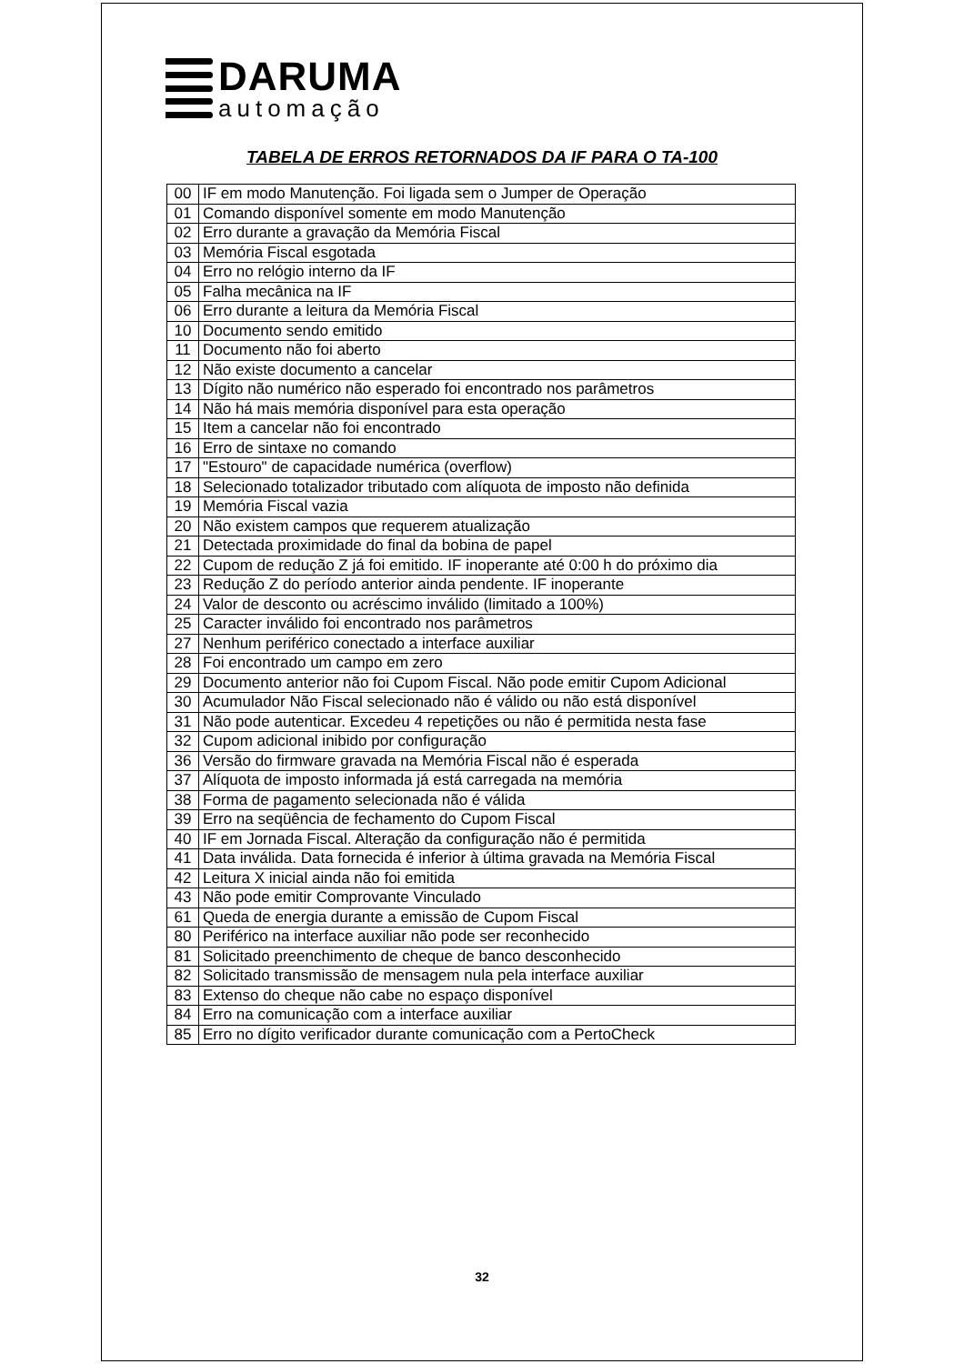DARUMA
automação
TABELA DE ERROS RETORNADOS DA IF PARA O TA-100
| 00 | IF em modo Manutenção. Foi ligada sem o Jumper de Operação |
| 01 | Comando disponível somente em modo Manutenção |
| 02 | Erro durante a gravação da Memória Fiscal |
| 03 | Memória Fiscal esgotada |
| 04 | Erro no relógio interno da IF |
| 05 | Falha mecânica na IF |
| 06 | Erro durante a leitura da Memória Fiscal |
| 10 | Documento sendo emitido |
| 11 | Documento não foi aberto |
| 12 | Não existe documento a cancelar |
| 13 | Dígito não numérico não esperado foi encontrado nos parâmetros |
| 14 | Não há mais memória disponível para esta operação |
| 15 | Item a cancelar não foi encontrado |
| 16 | Erro de sintaxe no comando |
| 17 | "Estouro" de capacidade numérica (overflow) |
| 18 | Selecionado totalizador tributado com alíquota de imposto não definida |
| 19 | Memória Fiscal vazia |
| 20 | Não existem campos que requerem atualização |
| 21 | Detectada proximidade do final da bobina de papel |
| 22 | Cupom de redução Z já foi emitido. IF inoperante até 0:00 h do próximo dia |
| 23 | Redução Z do período anterior ainda pendente. IF inoperante |
| 24 | Valor de desconto ou acréscimo inválido (limitado a 100%) |
| 25 | Caracter inválido foi encontrado nos parâmetros |
| 27 | Nenhum periférico conectado a interface auxiliar |
| 28 | Foi encontrado um campo em zero |
| 29 | Documento anterior não foi Cupom Fiscal. Não pode emitir Cupom Adicional |
| 30 | Acumulador Não Fiscal selecionado não é válido ou não está disponível |
| 31 | Não pode autenticar. Excedeu 4 repetições ou não é permitida nesta fase |
| 32 | Cupom adicional inibido por configuração |
| 36 | Versão do firmware gravada na Memória Fiscal não é esperada |
| 37 | Alíquota de imposto informada já está carregada na memória |
| 38 | Forma de pagamento selecionada não é válida |
| 39 | Erro na seqüência de fechamento do Cupom Fiscal |
| 40 | IF em Jornada Fiscal. Alteração da configuração não é permitida |
| 41 | Data inválida. Data fornecida é inferior à última gravada na Memória Fiscal |
| 42 | Leitura X inicial ainda não foi emitida |
| 43 | Não pode emitir Comprovante Vinculado |
| 61 | Queda de energia durante a emissão de Cupom Fiscal |
| 80 | Periférico na interface auxiliar não pode ser reconhecido |
| 81 | Solicitado preenchimento de cheque de banco desconhecido |
| 82 | Solicitado transmissão de mensagem nula pela interface auxiliar |
| 83 | Extenso do cheque não cabe no espaço disponível |
| 84 | Erro na comunicação com a interface auxiliar |
| 85 | Erro no dígito verificador durante comunicação com a PertoCheck |
32